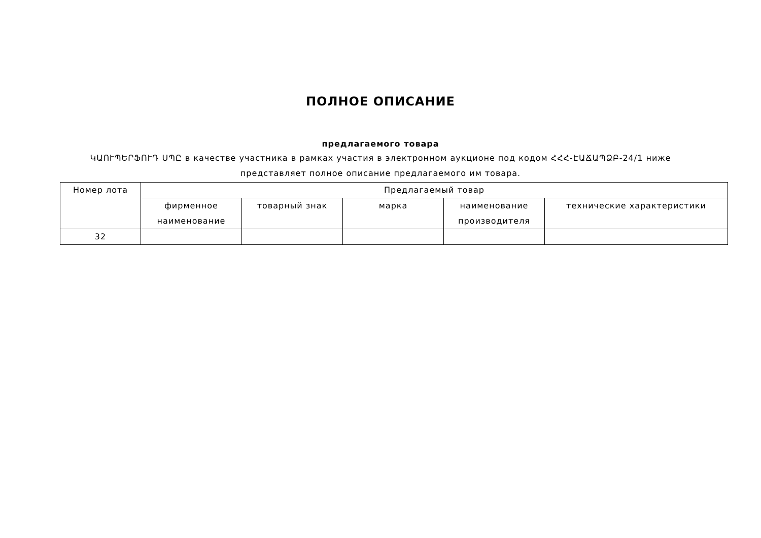ПОЛНОЕ ОПИСАНИЕ
предлагаемого товара
ԿԱՈՒՊԵՐՖՈՒԴ ՍՊԸ в качестве участника в рамках участия в электронном аукционе под кодом ՀՀՀ-ԷԱՃԱՊՁԲ-24/1 ниже представляет полное описание предлагаемого им товара.
| Номер лота | Предлагаемый товар | | | | |
| | фирменное наименование | товарный знак | марка | наименование производителя | технические характеристики |
| 32 | | | | | |